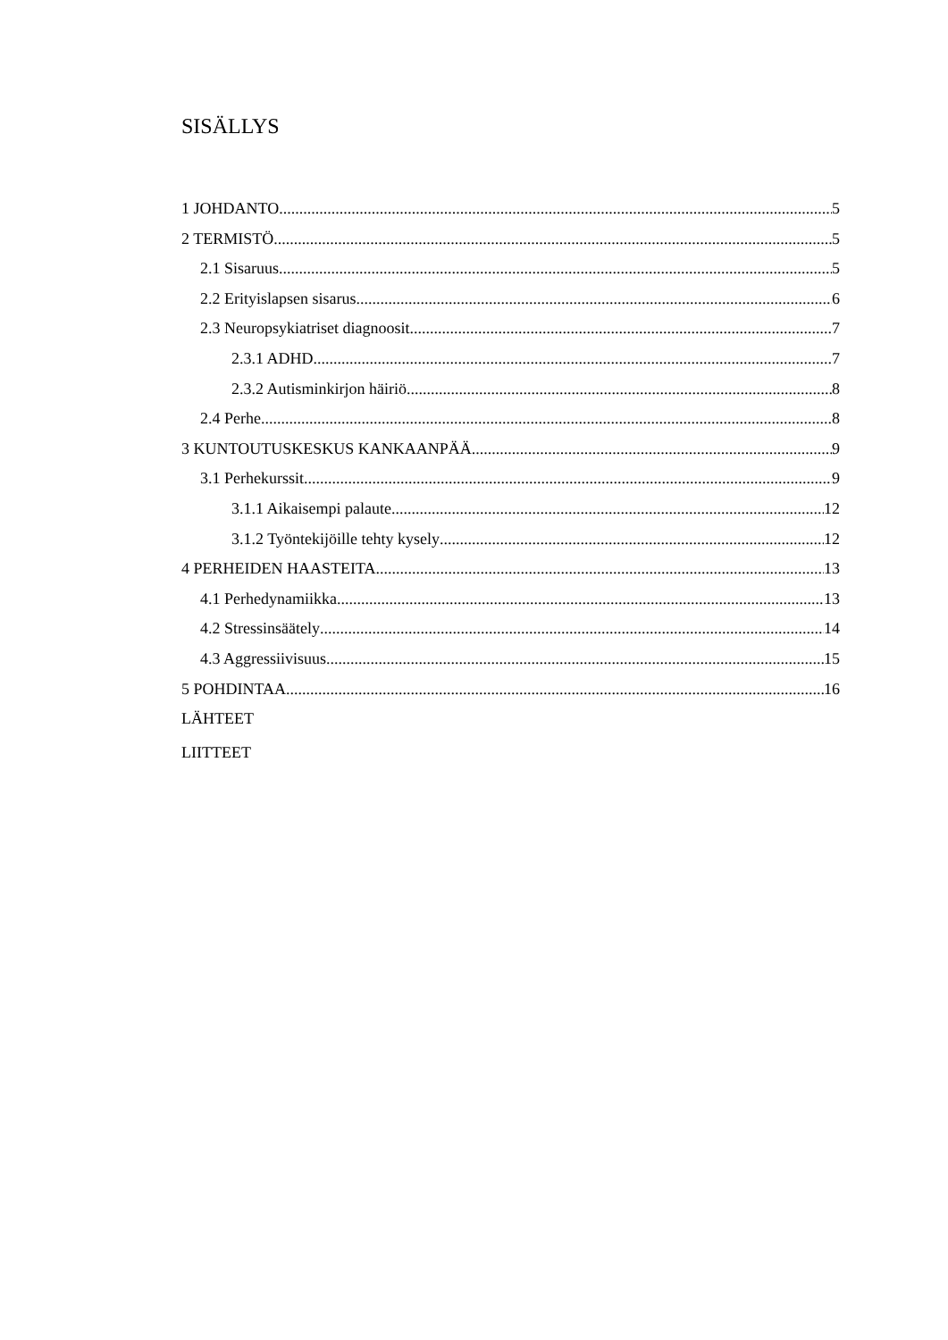SISÄLLYS
1 JOHDANTO 5
2 TERMISTÖ 5
2.1 Sisaruus 5
2.2 Erityislapsen sisarus 6
2.3 Neuropsykiatriset diagnoosit 7
2.3.1 ADHD 7
2.3.2 Autisminkirjon häiriö 8
2.4 Perhe 8
3 KUNTOUTUSKESKUS KANKAANPÄÄ 9
3.1 Perhekurssit 9
3.1.1 Aikaisempi palaute 12
3.1.2 Työntekijöille tehty kysely 12
4 PERHEIDEN HAASTEITA 13
4.1 Perhedynamiikka 13
4.2 Stressinsäätely 14
4.3 Aggressiivisuus 15
5 POHDINTAA 16
LÄHTEET
LIITTEET